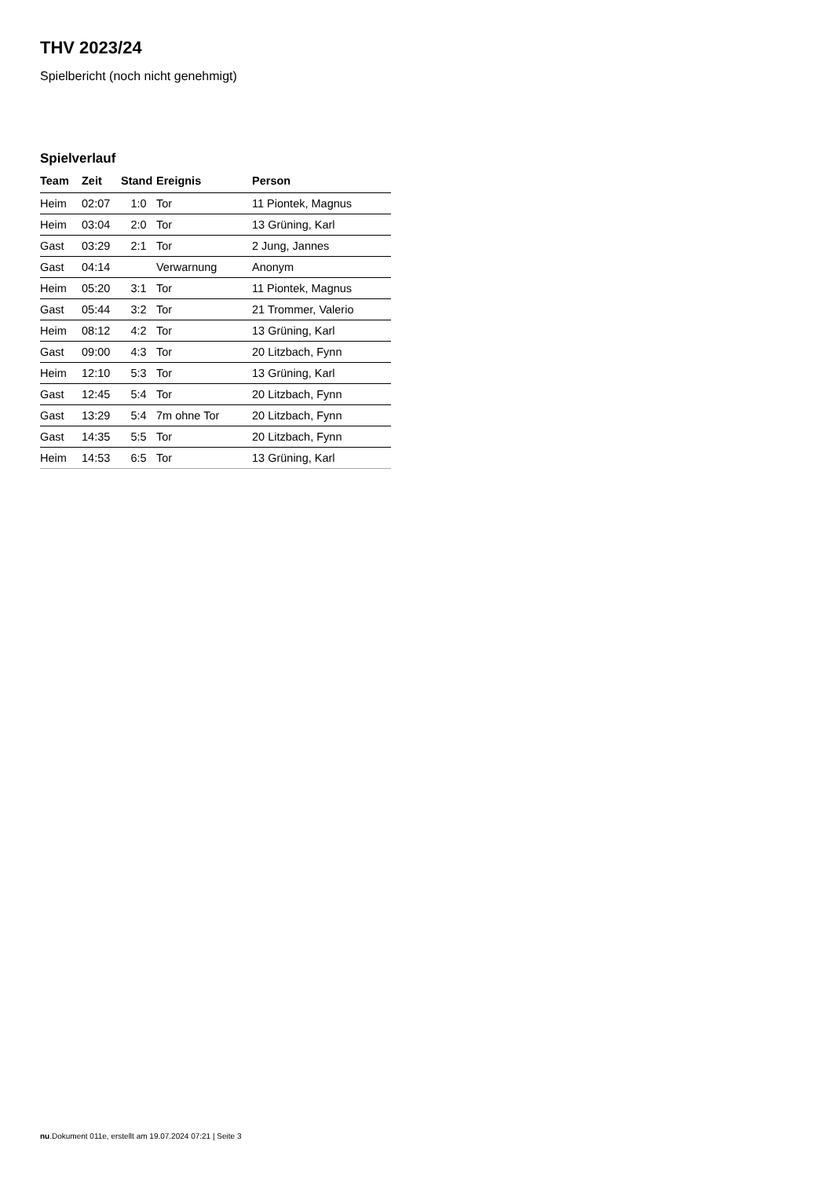THV 2023/24
Spielbericht (noch nicht genehmigt)
Spielverlauf
| Team | Zeit | Stand | Ereignis | Person |
| --- | --- | --- | --- | --- |
| Heim | 02:07 | 1:0 | Tor | 11 Piontek, Magnus |
| Heim | 03:04 | 2:0 | Tor | 13 Grüning, Karl |
| Gast | 03:29 | 2:1 | Tor | 2 Jung, Jannes |
| Gast | 04:14 | | Verwarnung | Anonym |
| Heim | 05:20 | 3:1 | Tor | 11 Piontek, Magnus |
| Gast | 05:44 | 3:2 | Tor | 21 Trommer, Valerio |
| Heim | 08:12 | 4:2 | Tor | 13 Grüning, Karl |
| Gast | 09:00 | 4:3 | Tor | 20 Litzbach, Fynn |
| Heim | 12:10 | 5:3 | Tor | 13 Grüning, Karl |
| Gast | 12:45 | 5:4 | Tor | 20 Litzbach, Fynn |
| Gast | 13:29 | 5:4 | 7m ohne Tor | 20 Litzbach, Fynn |
| Gast | 14:35 | 5:5 | Tor | 20 Litzbach, Fynn |
| Heim | 14:53 | 6:5 | Tor | 13 Grüning, Karl |
nu.Dokument 011e, erstellt am 19.07.2024 07:21 | Seite 3